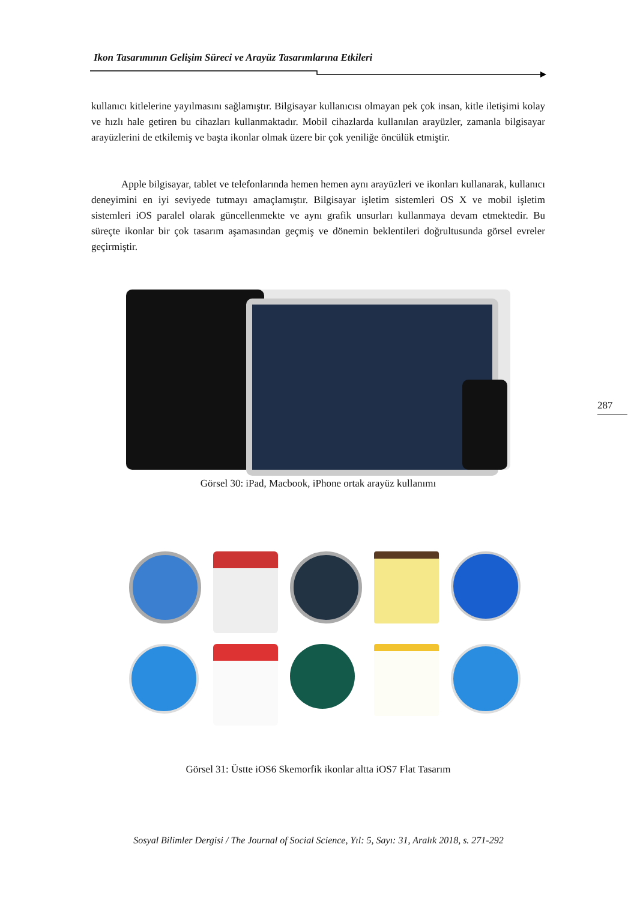Ikon Tasarımının Gelişim Süreci ve Arayüz Tasarımlarına Etkileri
kullanıcı kitlelerine yayılmasını sağlamıştır. Bilgisayar kullanıcısı olmayan pek çok insan, kitle iletişimi kolay ve hızlı hale getiren bu cihazları kullanmaktadır. Mobil cihazlarda kullanılan arayüzler, zamanla bilgisayar arayüzlerini de etkilemiş ve başta ikonlar olmak üzere bir çok yeniliğe öncülük etmiştir.
Apple bilgisayar, tablet ve telefonlarında hemen hemen aynı arayüzleri ve ikonları kullanarak, kullanıcı deneyimini en iyi seviyede tutmayı amaçlamıştır. Bilgisayar işletim sistemleri OS X ve mobil işletim sistemleri iOS paralel olarak güncellenmekte ve aynı grafik unsurları kullanmaya devam etmektedir. Bu süreçte ikonlar bir çok tasarım aşamasından geçmiş ve dönemin beklentileri doğrultusunda görsel evreler geçirmiştir.
Görsel 30: iPad, Macbook, iPhone ortak arayüz kullanımı
Görsel 31: Üstte iOS6 Skemorfik ikonlar altta iOS7 Flat Tasarım
287
Sosyal Bilimler Dergisi / The Journal of Social Science, Yıl: 5, Sayı: 31, Aralık 2018, s. 271-292